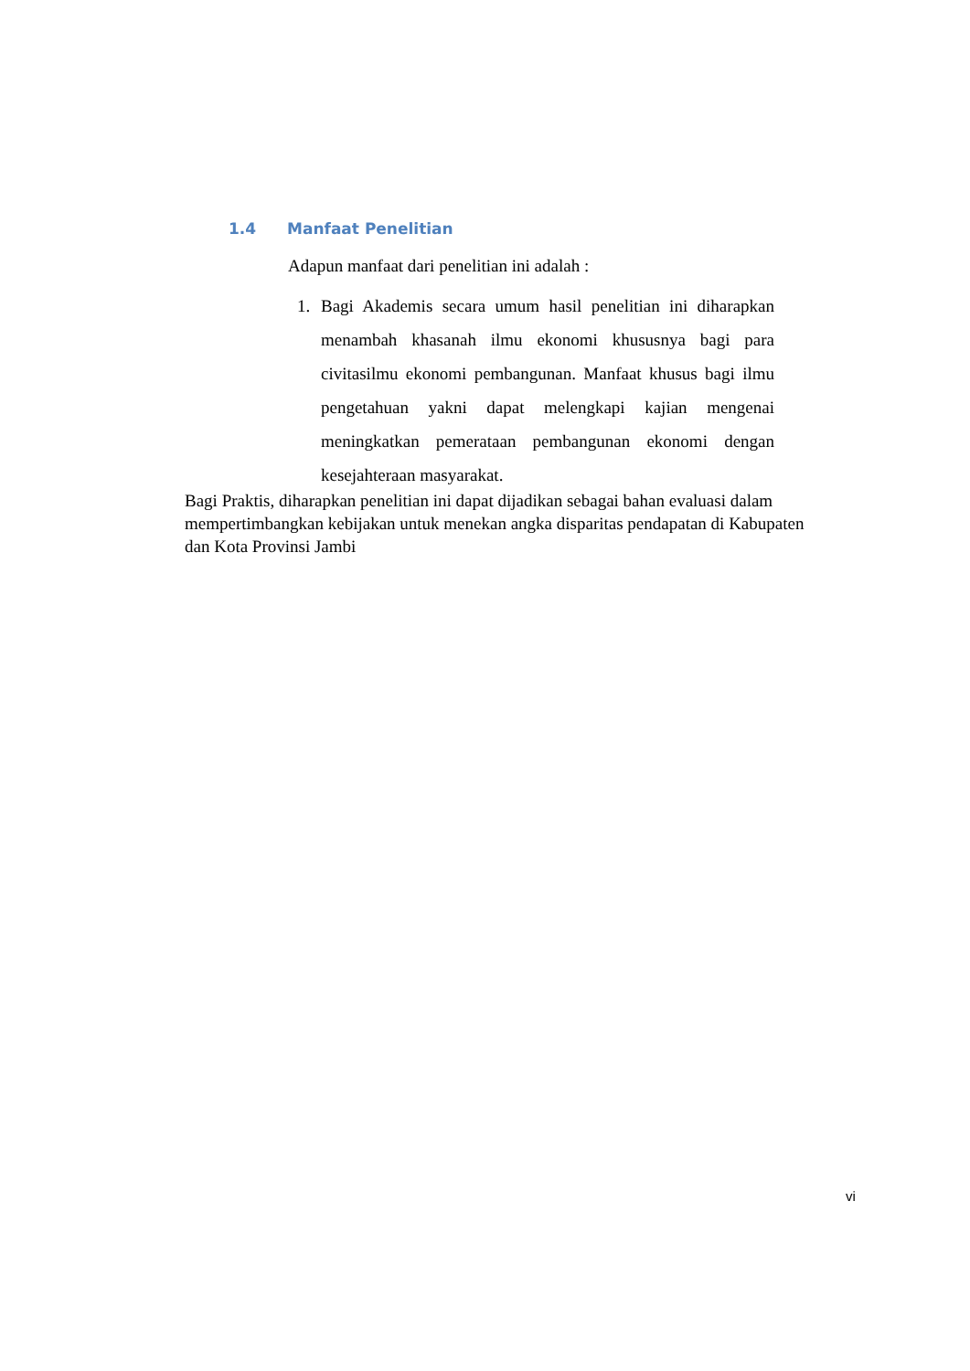1.4 Manfaat Penelitian
Adapun manfaat dari penelitian ini adalah :
1. Bagi Akademis secara umum hasil penelitian ini diharapkan menambah khasanah ilmu ekonomi khususnya bagi para civitasilmu ekonomi pembangunan. Manfaat khusus bagi ilmu pengetahuan yakni dapat melengkapi kajian mengenai meningkatkan pemerataan pembangunan ekonomi dengan kesejahteraan masyarakat.
Bagi Praktis, diharapkan penelitian ini dapat dijadikan sebagai bahan evaluasi dalam mempertimbangkan kebijakan untuk menekan angka disparitas pendapatan di Kabupaten dan Kota Provinsi Jambi
vi